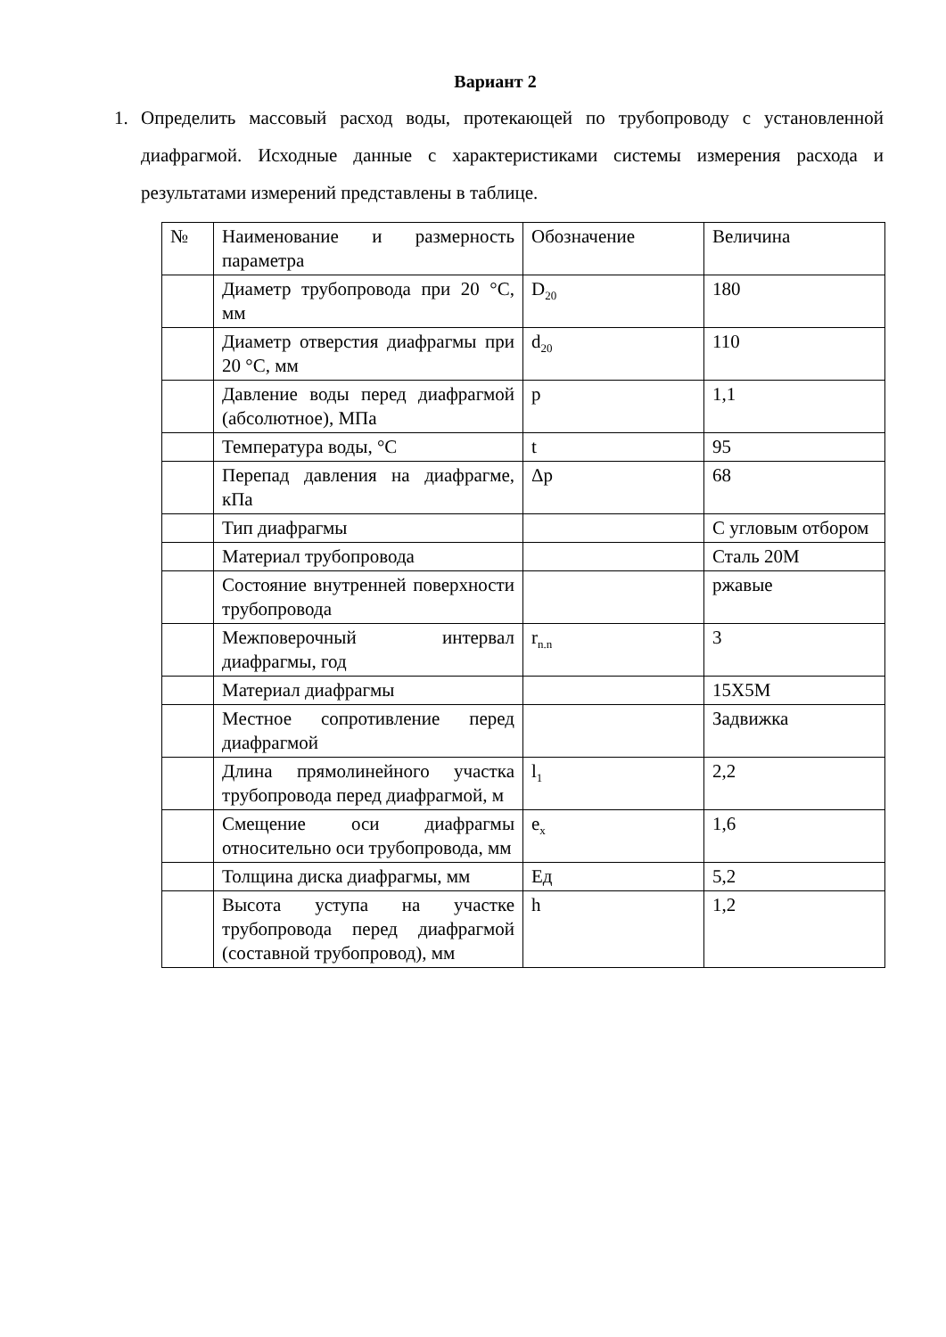Вариант 2
1. Определить массовый расход воды, протекающей по трубопроводу с установленной диафрагмой. Исходные данные с характеристиками системы измерения расхода и результатами измерений представлены в таблице.
| № | Наименование и размерность параметра | Обозначение | Величина |
| | Диаметр трубопровода при 20 °С, мм | D<sub>20</sub> | 180 |
| | Диаметр отверстия диафрагмы при 20 °С, мм | d<sub>20</sub> | 110 |
| | Давление воды перед диафрагмой (абсолютное), МПа | p | 1,1 |
| | Температура воды, °С | t | 95 |
| | Перепад давления на диафрагме, кПа | Δp | 68 |
| | Тип диафрагмы | | С угловым отбором |
| | Материал трубопровода | | Сталь 20М |
| | Состояние внутренней поверхности трубопровода | | ржавые |
| | Межповерочный интервал диафрагмы, год | r<sub>n.n</sub> | 3 |
| | Материал диафрагмы | | 15Х5М |
| | Местное сопротивление перед диафрагмой | | Задвижка |
| | Длина прямолинейного участка трубопровода перед диафрагмой, м | l<sub>1</sub> | 2,2 |
| | Смещение оси диафрагмы относительно оси трубопровода, мм | e<sub>x</sub> | 1,6 |
| | Толщина диска диафрагмы, мм | Ед | 5,2 |
| | Высота уступа на участке трубопровода перед диафрагмой (составной трубопровод), мм | h | 1,2 |